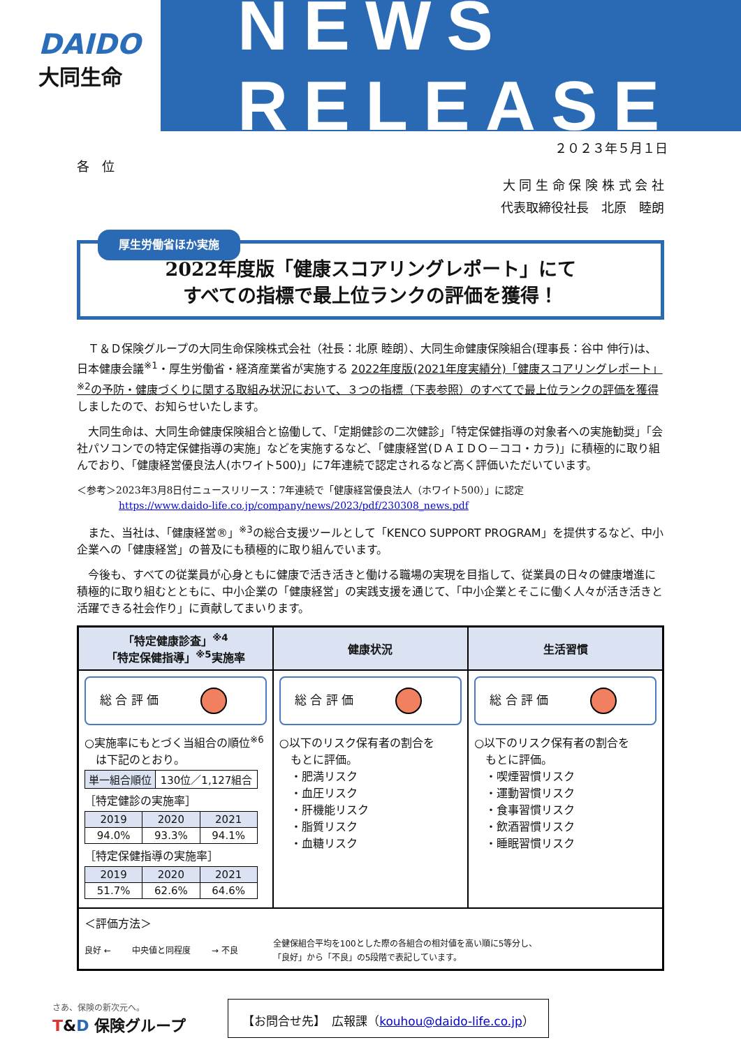DAIDO
大同生命
NEWS RELEASE
２０２３年５月１日
各　位
大 同 生 命 保 険 株 式 会 社
代表取締役社長　北原　睦朗
厚生労働省ほか実施
2022年度版「健康スコアリングレポート」にて
すべての指標で最上位ランクの評価を獲得！
　Ｔ＆Ｄ保険グループの大同生命保険株式会社（社長：北原 睦朗）、大同生命健康保険組合(理事長：谷中 伸行)は、日本健康会議<sup>※1</sup>・厚生労働省・経済産業省が実施する 2022年度版(2021年度実績分)「健康スコアリングレポート」<sup>※2</sup>の予防・健康づくりに関する取組み状況において、３つの指標（下表参照）のすべてで最上位ランクの評価を獲得しましたので、お知らせいたします。
　大同生命は、大同生命健康保険組合と協働して、「定期健診の二次健診」「特定保健指導の対象者への実施勧奨」「会社パソコンでの特定保健指導の実施」などを実施するなど、「健康経営(ＤＡＩＤＯ－ココ・カラ)」に積極的に取り組んでおり、「健康経営優良法人(ホワイト500)」に7年連続で認定されるなど高く評価いただいています。
＜参考＞2023年3月8日付ニュースリリース：7年連続で「健康経営優良法人（ホワイト500）」に認定
https://www.daido-life.co.jp/company/news/2023/pdf/230308_news.pdf
　また、当社は、「健康経営®」<sup>※3</sup>の総合支援ツールとして「KENCO SUPPORT PROGRAM」を提供するなど、中小企業への「健康経営」の普及にも積極的に取り組んでいます。
　今後も、すべての従業員が心身ともに健康で活き活きと働ける職場の実現を目指して、従業員の日々の健康増進に積極的に取り組むとともに、中小企業の「健康経営」の実践支援を通じて、「中小企業とそこに働く人々が活き活きと活躍できる社会作り」に貢献してまいります。
| 「特定健康診査」<sup>※4</sup> 「特定保健指導」<sup>※5</sup>実施率 | 健康状況 | 生活習慣 |
| --- | --- | --- |
| 総 合 評 価 ○実施率にもとづく当組合の順位<sup>※6</sup> は下記のとおり。 / 単一組合順位 / 130位／1,127組合 / ［特定健診の実施率］ / 2019 / 2020 / 2021 / / --- / --- / --- / / 94.0% / 93.3% / 94.1% / ［特定保健指導の実施率］ / 2019 / 2020 / 2021 / / --- / --- / --- / / 51.7% / 62.6% / 64.6% / | 総 合 評 価 ○以下のリスク保有者の割合を もとに評価。 ・肥満リスク ・血圧リスク ・肝機能リスク ・脂質リスク ・血糖リスク | 総 合 評 価 ○以下のリスク保有者の割合を もとに評価。 ・喫煙習慣リスク ・運動習慣リスク ・食事習慣リスク ・飲酒習慣リスク ・睡眠習慣リスク |
| ＜評価方法＞ 良好 ← 中央値と同程度 → 不良 全健保組合平均を100とした際の各組合の相対値を高い順に5等分し、 「良好」から「不良」の5段階で表記しています。 | | |
さあ、保険の新次元へ。
T&D 保険グループ
【お問合せ先】　広報課（kouhou@daido-life.co.jp）